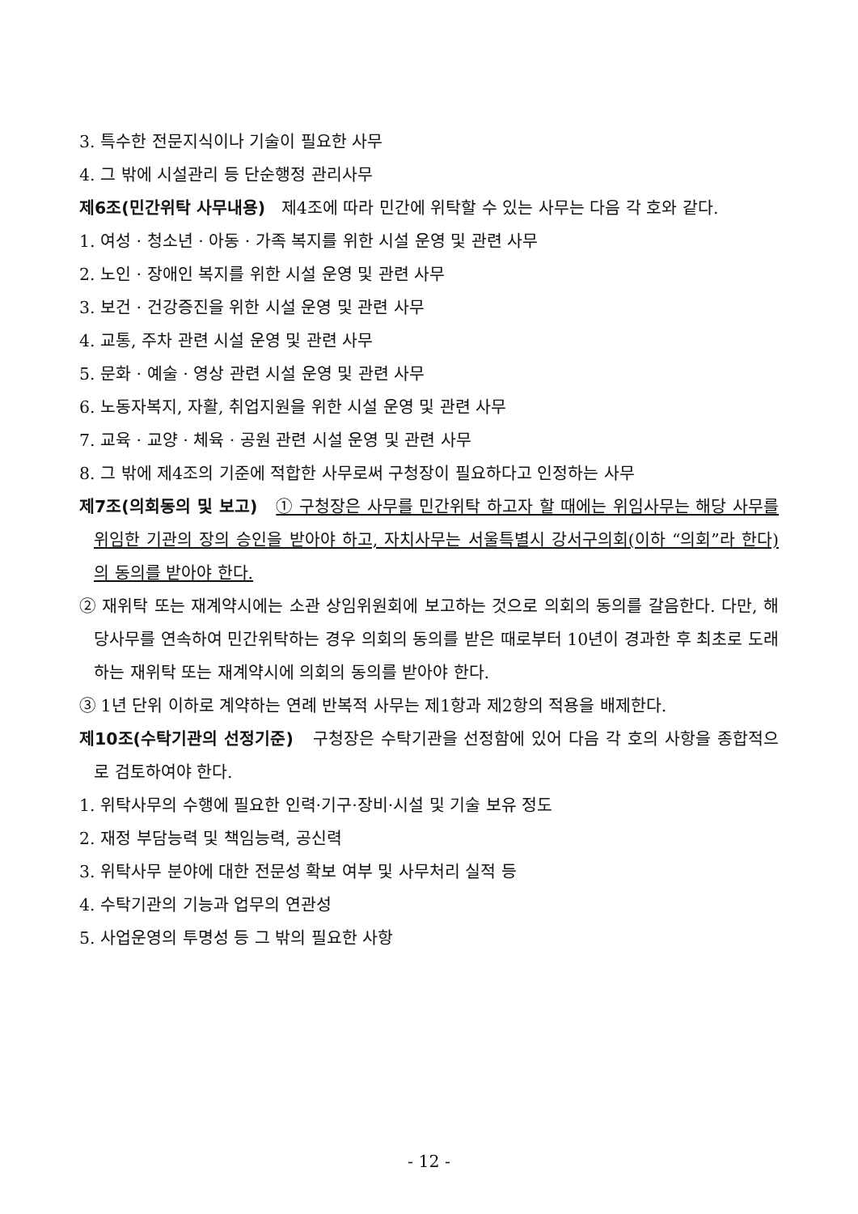3. 특수한 전문지식이나 기술이 필요한 사무
4. 그 밖에 시설관리 등 단순행정 관리사무
제6조(민간위탁 사무내용) 제4조에 따라 민간에 위탁할 수 있는 사무는 다음 각 호와 같다.
1. 여성 · 청소년 · 아동 · 가족 복지를 위한 시설 운영 및 관련 사무
2. 노인 · 장애인 복지를 위한 시설 운영 및 관련 사무
3. 보건 · 건강증진을 위한 시설 운영 및 관련 사무
4. 교통, 주차 관련 시설 운영 및 관련 사무
5. 문화 · 예술 · 영상 관련 시설 운영 및 관련 사무
6. 노동자복지, 자활, 취업지원을 위한 시설 운영 및 관련 사무
7. 교육 · 교양 · 체육 · 공원 관련 시설 운영 및 관련 사무
8. 그 밖에 제4조의 기준에 적합한 사무로써 구청장이 필요하다고 인정하는 사무
제7조(의회동의 및 보고) ① 구청장은 사무를 민간위탁 하고자 할 때에는 위임사무는 해당 사무를 위임한 기관의 장의 승인을 받아야 하고, 자치사무는 서울특별시 강서구의회(이하 “의회”라 한다)의 동의를 받아야 한다.
② 재위탁 또는 재계약시에는 소관 상임위원회에 보고하는 것으로 의회의 동의를 갈음한다. 다만, 해당사무를 연속하여 민간위탁하는 경우 의회의 동의를 받은 때로부터 10년이 경과한 후 최초로 도래하는 재위탁 또는 재계약시에 의회의 동의를 받아야 한다.
③ 1년 단위 이하로 계약하는 연례 반복적 사무는 제1항과 제2항의 적용을 배제한다.
제10조(수탁기관의 선정기준) 구청장은 수탁기관을 선정함에 있어 다음 각 호의 사항을 종합적으로 검토하여야 한다.
1. 위탁사무의 수행에 필요한 인력·기구·장비·시설 및 기술 보유 정도
2. 재정 부담능력 및 책임능력, 공신력
3. 위탁사무 분야에 대한 전문성 확보 여부 및 사무처리 실적 등
4. 수탁기관의 기능과 업무의 연관성
5. 사업운영의 투명성 등 그 밖의 필요한 사항
- 12 -